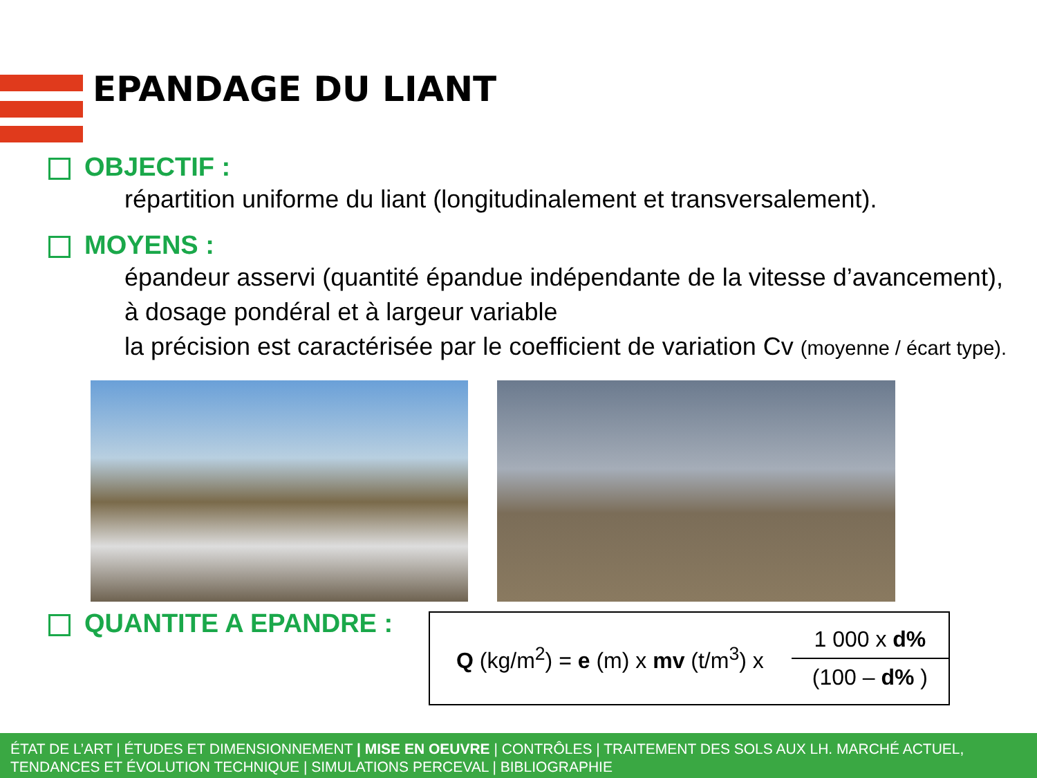EPANDAGE DU LIANT
OBJECTIF :
répartition uniforme du liant (longitudinalement et transversalement).
MOYENS :
épandeur asservi (quantité épandue indépendante de la vitesse d’avancement),
à dosage pondéral et à largeur variable
la précision est caractérisée par le coefficient de variation Cv (moyenne / écart type).
QUANTITE A EPANDRE :
Q (kg/m<sup>2</sup>) = e (m) x mv (t/m<sup>3</sup>) x
1 000 x d%
(100 – d% )
ÉTAT DE L’ART | ÉTUDES ET DIMENSIONNEMENT | MISE EN OEUVRE | CONTRÔLES | TRAITEMENT DES SOLS AUX LH. MARCHÉ ACTUEL, TENDANCES ET ÉVOLUTION TECHNIQUE | SIMULATIONS PERCEVAL | BIBLIOGRAPHIE